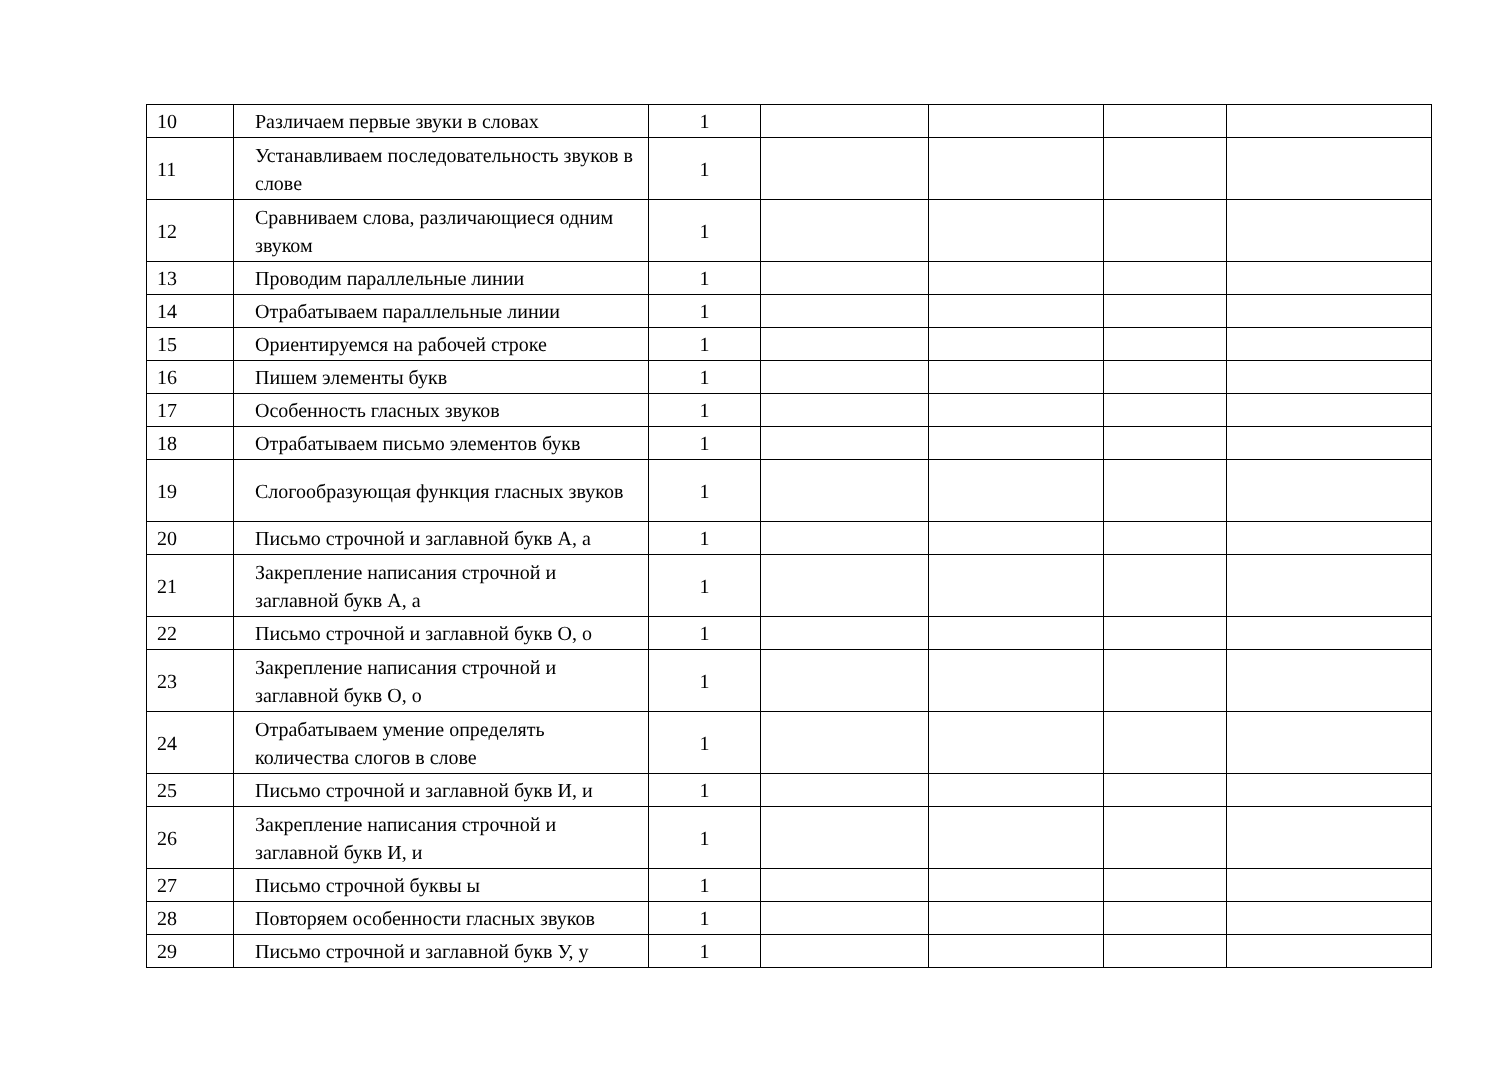| 10 | Различаем первые звуки в словах | 1 | | | | |
| 11 | Устанавливаем последовательность звуков в слове | 1 | | | | |
| 12 | Сравниваем слова, различающиеся одним звуком | 1 | | | | |
| 13 | Проводим параллельные линии | 1 | | | | |
| 14 | Отрабатываем параллельные линии | 1 | | | | |
| 15 | Ориентируемся на рабочей строке | 1 | | | | |
| 16 | Пишем элементы букв | 1 | | | | |
| 17 | Особенность гласных звуков | 1 | | | | |
| 18 | Отрабатываем письмо элементов букв | 1 | | | | |
| 19 | Слогообразующая функция гласных звуков | 1 | | | | |
| 20 | Письмо строчной и заглавной букв А, а | 1 | | | | |
| 21 | Закрепление написания строчной и заглавной букв А, а | 1 | | | | |
| 22 | Письмо строчной и заглавной букв О, о | 1 | | | | |
| 23 | Закрепление написания строчной и заглавной букв О, о | 1 | | | | |
| 24 | Отрабатываем умение определять количества слогов в слове | 1 | | | | |
| 25 | Письмо строчной и заглавной букв И, и | 1 | | | | |
| 26 | Закрепление написания строчной и заглавной букв И, и | 1 | | | | |
| 27 | Письмо строчной буквы ы | 1 | | | | |
| 28 | Повторяем особенности гласных звуков | 1 | | | | |
| 29 | Письмо строчной и заглавной букв У, у | 1 | | | | |